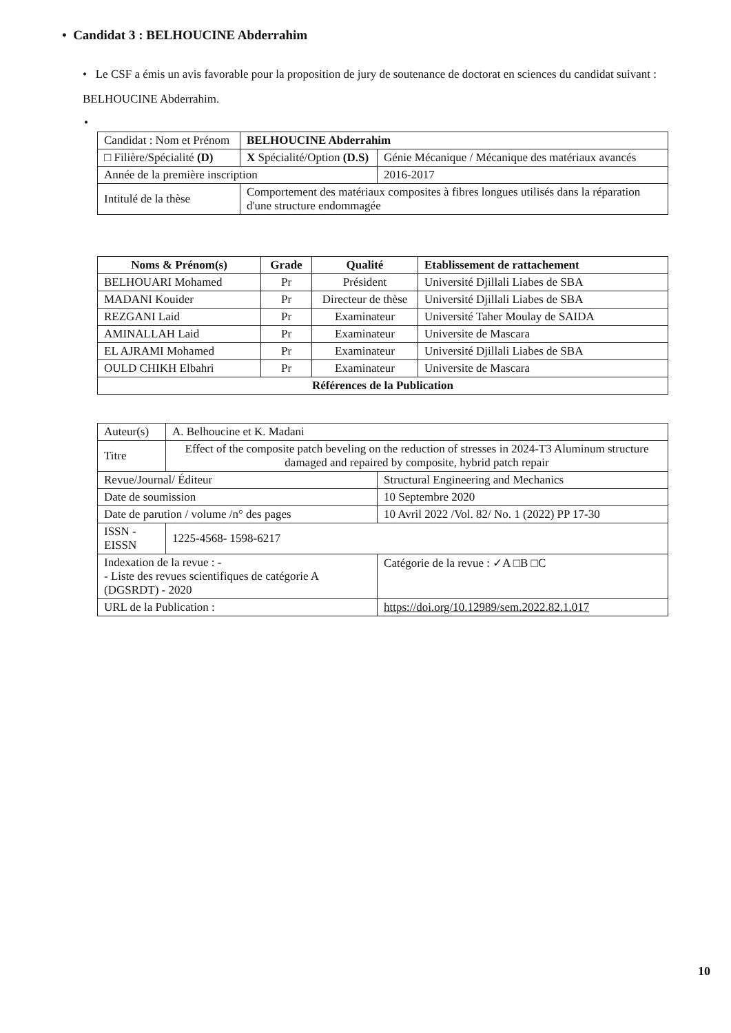• Candidat 3 : BELHOUCINE Abderrahim
• Le CSF a émis un avis favorable pour la proposition de jury de soutenance de doctorat en sciences du candidat suivant : BELHOUCINE Abderrahim.
•
| Candidat : Nom et Prénom | BELHOUCINE Abderrahim | |
| □ Filière/Spécialité (D) | X Spécialité/Option (D.S) | Génie Mécanique / Mécanique des matériaux avancés |
| Année de la première inscription | | 2016-2017 |
| Intitulé de la thèse | Comportement des matériaux composites à fibres longues utilisés dans la réparation d'une structure endommagée | |
| Noms & Prénom(s) | Grade | Qualité | Etablissement de rattachement |
| --- | --- | --- | --- |
| BELHOUARI Mohamed | Pr | Président | Université Djillali Liabes de SBA |
| MADANI Kouider | Pr | Directeur de thèse | Université Djillali Liabes de SBA |
| REZGANI Laid | Pr | Examinateur | Université Taher Moulay de SAIDA |
| AMINALLAH Laid | Pr | Examinateur | Universite de Mascara |
| EL AJRAMI Mohamed | Pr | Examinateur | Université Djillali Liabes de SBA |
| OULD CHIKH Elbahri | Pr | Examinateur | Universite de Mascara |
| Références de la Publication | | | |
| Auteur(s) | A. Belhoucine et K. Madani | | |
| Titre | Effect of the composite patch beveling on the reduction of stresses in 2024-T3 Aluminum structure damaged and repaired by composite, hybrid patch repair | | |
| Revue/Journal/ Éditeur | | Structural Engineering and Mechanics | |
| Date de soumission | | 10 Septembre 2020 | |
| Date de parution / volume /n° des pages | | 10 Avril 2022 /Vol. 82/ No. 1 (2022) PP 17-30 | |
| ISSN -EISSN | 1225-4568- 1598-6217 | | |
| Indexation de la revue : - - Liste des revues scientifiques de catégorie A (DGSRDT) - 2020 | | | Catégorie de la revue : ✓A □B □C |
| URL de la Publication : | | https://doi.org/10.12989/sem.2022.82.1.017 | |
10